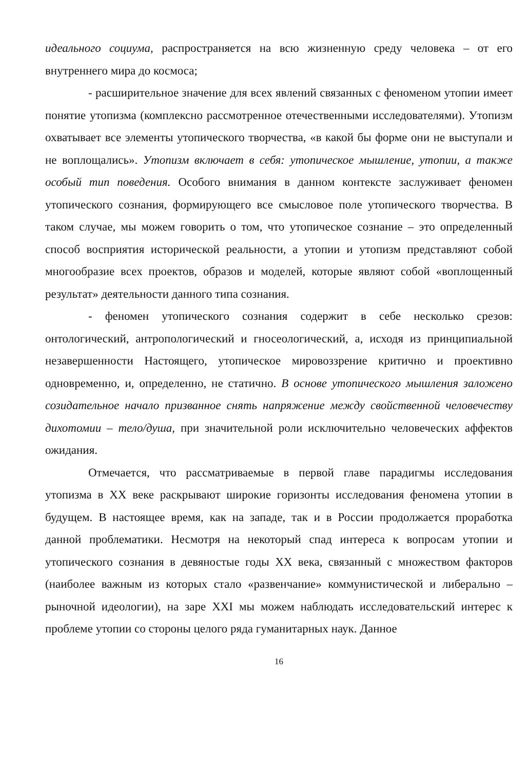идеального социума, распространяется на всю жизненную среду человека – от его внутреннего мира до космоса;
- расширительное значение для всех явлений связанных с феноменом утопии имеет понятие утопизма (комплексно рассмотренное отечественными исследователями). Утопизм охватывает все элементы утопического творчества, «в какой бы форме они не выступали и не воплощались». Утопизм включает в себя: утопическое мышление, утопии, а также особый тип поведения. Особого внимания в данном контексте заслуживает феномен утопического сознания, формирующего все смысловое поле утопического творчества. В таком случае, мы можем говорить о том, что утопическое сознание – это определенный способ восприятия исторической реальности, а утопии и утопизм представляют собой многообразие всех проектов, образов и моделей, которые являют собой «воплощенный результат» деятельности данного типа сознания.
- феномен утопического сознания содержит в себе несколько срезов: онтологический, антропологический и гносеологический, а, исходя из принципиальной незавершенности Настоящего, утопическое мировоззрение критично и проективно одновременно, и, определенно, не статично. В основе утопического мышления заложено созидательное начало призванное снять напряжение между свойственной человечеству дихотомии – тело/душа, при значительной роли исключительно человеческих аффектов ожидания.
Отмечается, что рассматриваемые в первой главе парадигмы исследования утопизма в XX веке раскрывают широкие горизонты исследования феномена утопии в будущем. В настоящее время, как на западе, так и в России продолжается проработка данной проблематики. Несмотря на некоторый спад интереса к вопросам утопии и утопического сознания в девяностые годы XX века, связанный с множеством факторов (наиболее важным из которых стало «развенчание» коммунистической и либерально – рыночной идеологии), на заре XXI мы можем наблюдать исследовательский интерес к проблеме утопии со стороны целого ряда гуманитарных наук. Данное
16